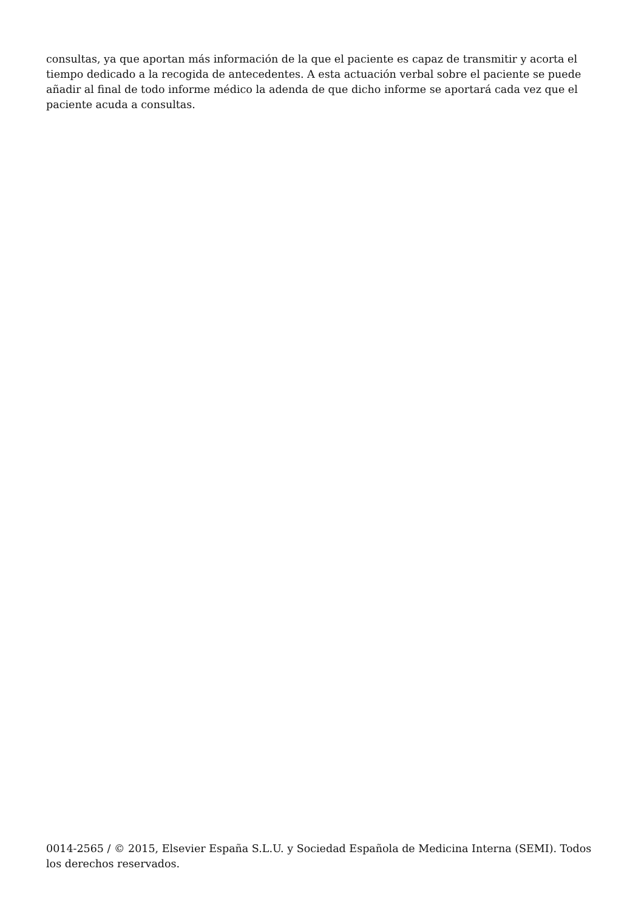consultas, ya que aportan más información de la que el paciente es capaz de transmitir y acorta el tiempo dedicado a la recogida de antecedentes. A esta actuación verbal sobre el paciente se puede añadir al final de todo informe médico la adenda de que dicho informe se aportará cada vez que el paciente acuda a consultas.
0014-2565 / © 2015, Elsevier España S.L.U. y Sociedad Española de Medicina Interna (SEMI). Todos los derechos reservados.